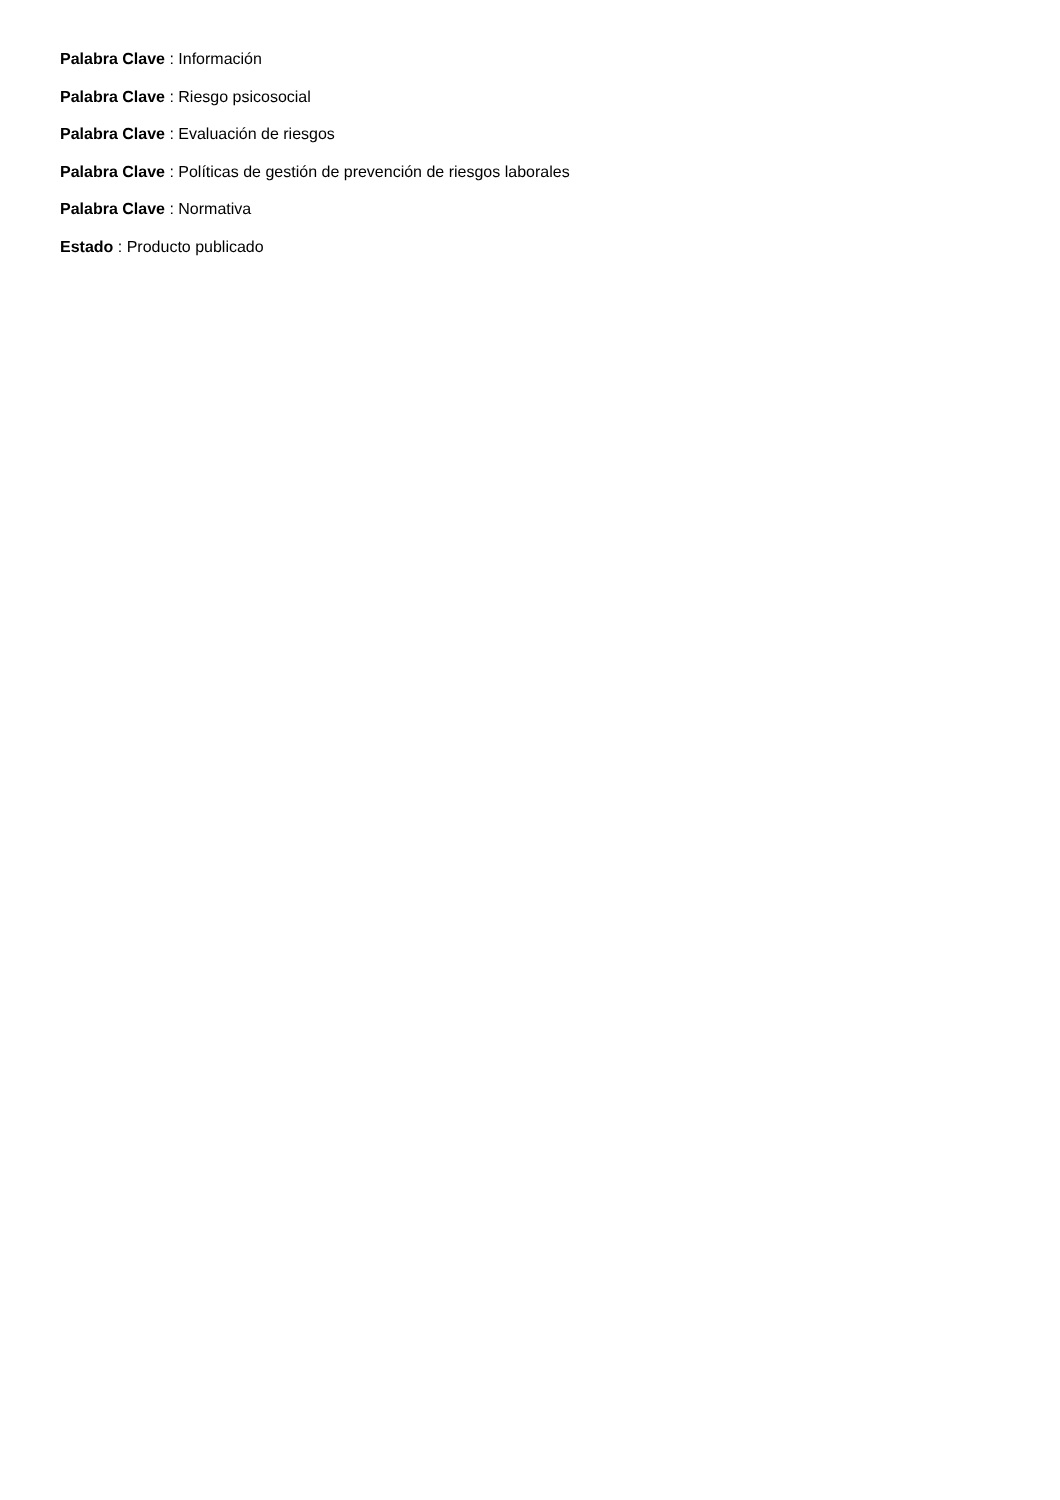Palabra Clave : Información
Palabra Clave : Riesgo psicosocial
Palabra Clave : Evaluación de riesgos
Palabra Clave : Políticas de gestión de prevención de riesgos laborales
Palabra Clave : Normativa
Estado : Producto publicado